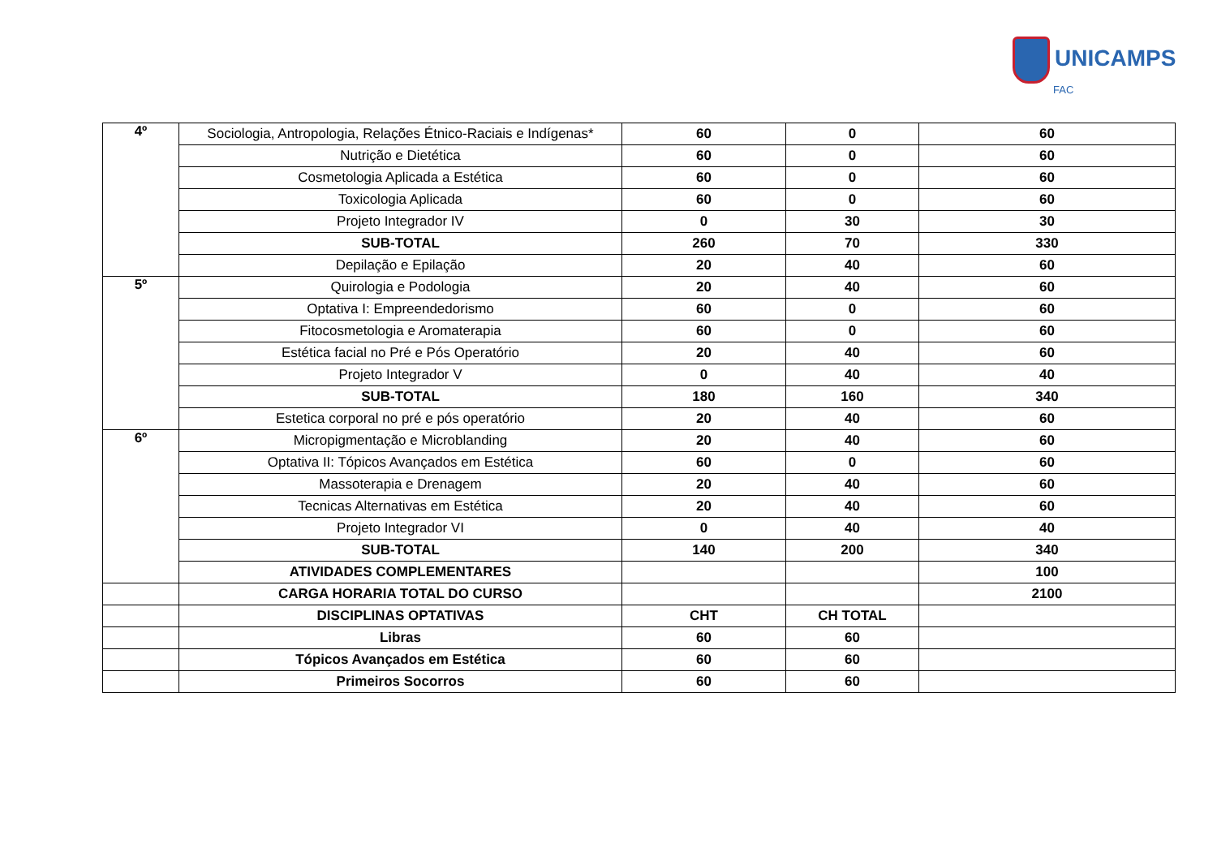UNICAMPS
FAC
| 4º | Sociologia, Antropologia, Relações Étnico-Raciais e Indígenas* | 60 | 0 | 60 |
| | Nutrição e Dietética | 60 | 0 | 60 |
| | Cosmetologia Aplicada a Estética | 60 | 0 | 60 |
| | Toxicologia Aplicada | 60 | 0 | 60 |
| | Projeto Integrador IV | 0 | 30 | 30 |
| | SUB-TOTAL | 260 | 70 | 330 |
| | Depilação e Epilação | 20 | 40 | 60 |
| 5º | Quirologia e Podologia | 20 | 40 | 60 |
| | Optativa I: Empreendedorismo | 60 | 0 | 60 |
| | Fitocosmetologia e Aromaterapia | 60 | 0 | 60 |
| | Estética facial no Pré e Pós Operatório | 20 | 40 | 60 |
| | Projeto Integrador V | 0 | 40 | 40 |
| | SUB-TOTAL | 180 | 160 | 340 |
| | Estetica corporal no pré e pós operatório | 20 | 40 | 60 |
| 6º | Micropigmentação e Microblanding | 20 | 40 | 60 |
| | Optativa II: Tópicos Avançados em Estética | 60 | 0 | 60 |
| | Massoterapia e Drenagem | 20 | 40 | 60 |
| | Tecnicas Alternativas em Estética | 20 | 40 | 60 |
| | Projeto Integrador VI | 0 | 40 | 40 |
| | SUB-TOTAL | 140 | 200 | 340 |
| | ATIVIDADES COMPLEMENTARES | | | 100 |
| | CARGA HORARIA TOTAL DO CURSO | | | 2100 |
| | DISCIPLINAS OPTATIVAS | CHT | CH TOTAL | |
| | Libras | 60 | 60 | |
| | Tópicos Avançados em Estética | 60 | 60 | |
| | Primeiros Socorros | 60 | 60 | |